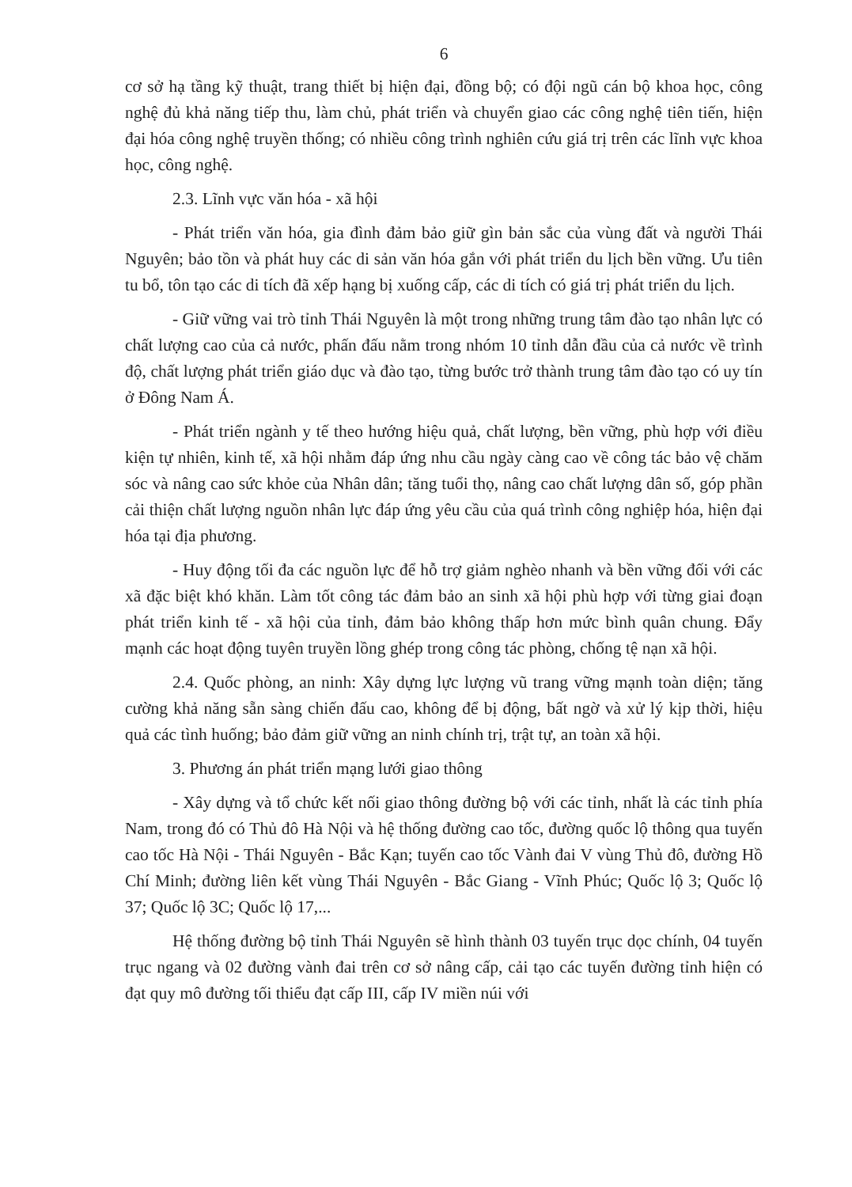6
cơ sở hạ tầng kỹ thuật, trang thiết bị hiện đại, đồng bộ; có đội ngũ cán bộ khoa học, công nghệ đủ khả năng tiếp thu, làm chủ, phát triển và chuyển giao các công nghệ tiên tiến, hiện đại hóa công nghệ truyền thống; có nhiều công trình nghiên cứu giá trị trên các lĩnh vực khoa học, công nghệ.
2.3. Lĩnh vực văn hóa - xã hội
- Phát triển văn hóa, gia đình đảm bảo giữ gìn bản sắc của vùng đất và người Thái Nguyên; bảo tồn và phát huy các di sản văn hóa gắn với phát triển du lịch bền vững. Ưu tiên tu bổ, tôn tạo các di tích đã xếp hạng bị xuống cấp, các di tích có giá trị phát triển du lịch.
- Giữ vững vai trò tỉnh Thái Nguyên là một trong những trung tâm đào tạo nhân lực có chất lượng cao của cả nước, phấn đấu nằm trong nhóm 10 tỉnh dẫn đầu của cả nước về trình độ, chất lượng phát triển giáo dục và đào tạo, từng bước trở thành trung tâm đào tạo có uy tín ở Đông Nam Á.
- Phát triển ngành y tế theo hướng hiệu quả, chất lượng, bền vững, phù hợp với điều kiện tự nhiên, kinh tế, xã hội nhằm đáp ứng nhu cầu ngày càng cao về công tác bảo vệ chăm sóc và nâng cao sức khỏe của Nhân dân; tăng tuổi thọ, nâng cao chất lượng dân số, góp phần cải thiện chất lượng nguồn nhân lực đáp ứng yêu cầu của quá trình công nghiệp hóa, hiện đại hóa tại địa phương.
- Huy động tối đa các nguồn lực để hỗ trợ giảm nghèo nhanh và bền vững đối với các xã đặc biệt khó khăn. Làm tốt công tác đảm bảo an sinh xã hội phù hợp với từng giai đoạn phát triển kinh tế - xã hội của tỉnh, đảm bảo không thấp hơn mức bình quân chung. Đẩy mạnh các hoạt động tuyên truyền lồng ghép trong công tác phòng, chống tệ nạn xã hội.
2.4. Quốc phòng, an ninh: Xây dựng lực lượng vũ trang vững mạnh toàn diện; tăng cường khả năng sẵn sàng chiến đấu cao, không để bị động, bất ngờ và xử lý kịp thời, hiệu quả các tình huống; bảo đảm giữ vững an ninh chính trị, trật tự, an toàn xã hội.
3. Phương án phát triển mạng lưới giao thông
- Xây dựng và tổ chức kết nối giao thông đường bộ với các tỉnh, nhất là các tỉnh phía Nam, trong đó có Thủ đô Hà Nội và hệ thống đường cao tốc, đường quốc lộ thông qua tuyến cao tốc Hà Nội - Thái Nguyên - Bắc Kạn; tuyến cao tốc Vành đai V vùng Thủ đô, đường Hồ Chí Minh; đường liên kết vùng Thái Nguyên - Bắc Giang - Vĩnh Phúc; Quốc lộ 3; Quốc lộ 37; Quốc lộ 3C; Quốc lộ 17,...
Hệ thống đường bộ tỉnh Thái Nguyên sẽ hình thành 03 tuyến trục dọc chính, 04 tuyến trục ngang và 02 đường vành đai trên cơ sở nâng cấp, cải tạo các tuyến đường tỉnh hiện có đạt quy mô đường tối thiểu đạt cấp III, cấp IV miền núi với